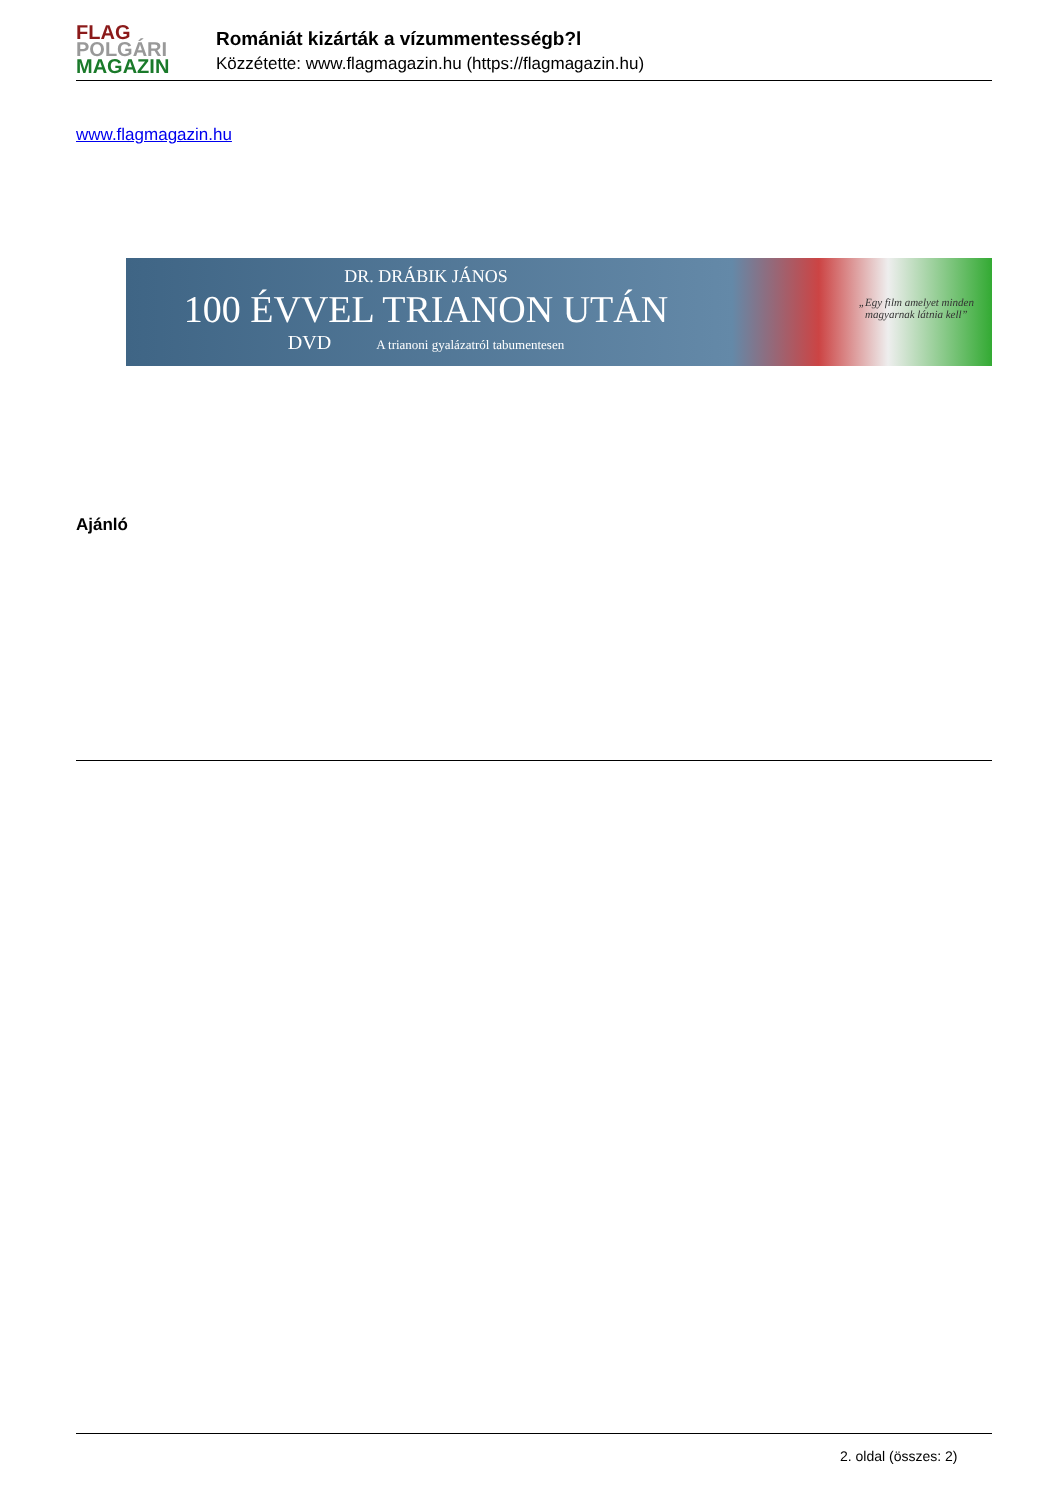FLAG
POLGÁRI
MAGAZIN
Romániát kizárták a vízummentességb?l
Közzétette: www.flagmagazin.hu (https://flagmagazin.hu)
www.flagmagazin.hu
DR. DRÁBIK JÁNOS
100 ÉVVEL TRIANON UTÁN
DVD A trianoni gyalázatról tabumentesen
„Egy film amelyet minden
magyarnak látnia kell”
Ajánló
2. oldal (összes: 2)